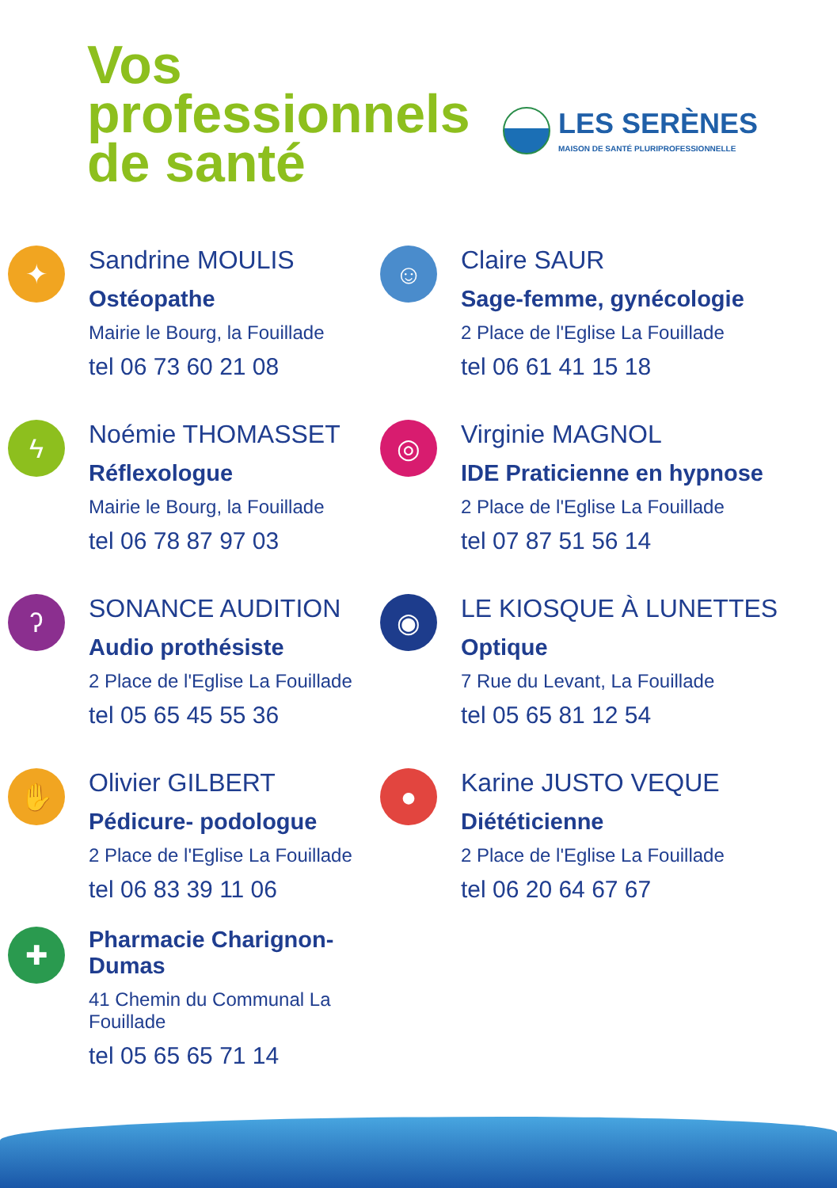Vos
professionnels
de santé
LES SERÈNES
MAISON DE SANTÉ PLURIPROFESSIONNELLE
✦
Sandrine MOULIS
Ostéopathe
Mairie le Bourg, la Fouillade
tel 06 73 60 21 08
☺
Claire SAUR
Sage-femme, gynécologie
2 Place de l'Eglise La Fouillade
tel 06 61 41 15 18
ϟ
Noémie THOMASSET
Réflexologue
Mairie le Bourg, la Fouillade
tel 06 78 87 97 03
◎
Virginie MAGNOL
IDE Praticienne en hypnose
2 Place de l'Eglise La Fouillade
tel 07 87 51 56 14
ʔ
SONANCE AUDITION
Audio prothésiste
2 Place de l'Eglise La Fouillade
tel 05 65 45 55 36
◉
LE KIOSQUE À LUNETTES
Optique
7 Rue du Levant, La Fouillade
tel 05 65 81 12 54
✋
Olivier GILBERT
Pédicure- podologue
2 Place de l'Eglise La Fouillade
tel 06 83 39 11 06
●
Karine JUSTO VEQUE
Diététicienne
2 Place de l'Eglise La Fouillade
tel 06 20 64 67 67
✚
Pharmacie Charignon-Dumas
41 Chemin du Communal La Fouillade
tel 05 65 65 71 14